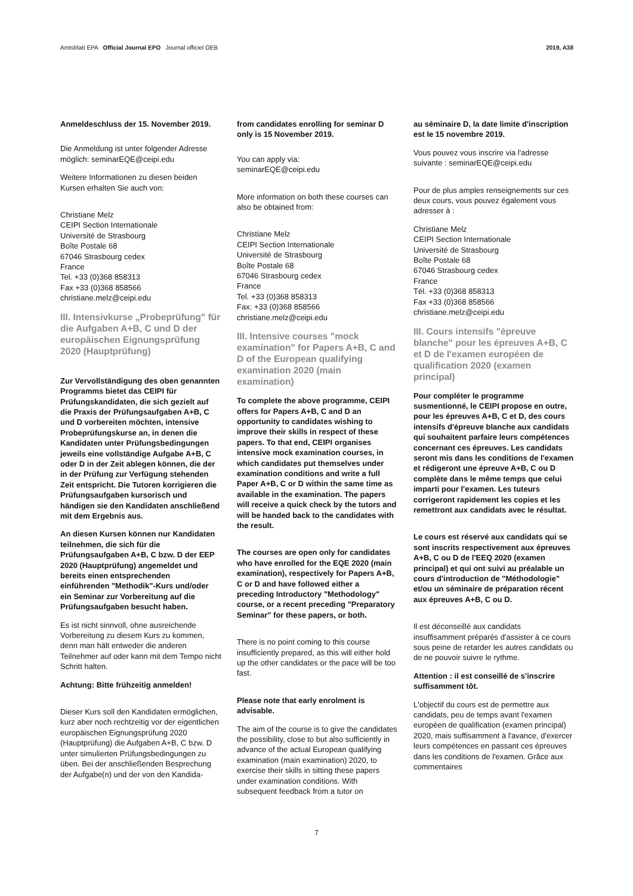Amtsblatt EPA Official Journal EPO Journal officiel OEB 2019, A38
Anmeldeschluss der 15. November 2019.
Die Anmeldung ist unter folgender Adresse möglich: seminarEQE@ceipi.edu
Weitere Informationen zu diesen beiden Kursen erhalten Sie auch von:
Christiane Melz
CEIPI Section Internationale
Université de Strasbourg
Boîte Postale 68
67046 Strasbourg cedex
France
Tel. +33 (0)368 858313
Fax +33 (0)368 858566
christiane.melz@ceipi.edu
III. Intensivkurse „Probeprüfung" für die Aufgaben A+B, C und D der europäischen Eignungs­prüfung 2020 (Hauptprüfung)
Zur Vervollständigung des oben genannten Programms bietet das CEIPI für Prüfungskandidaten, die sich gezielt auf die Praxis der Prüfungsaufgaben A+B, C und D vorbereiten möchten, intensive Probeprüfungskurse an, in denen die Kandidaten unter Prüfungsbedingungen jeweils eine vollständige Aufgabe A+B, C oder D in der Zeit ablegen können, die der in der Prüfung zur Verfügung stehenden Zeit entspricht. Die Tutoren korrigieren die Prüfungsaufgaben kursorisch und händigen sie den Kandidaten anschließend mit dem Ergebnis aus.
An diesen Kursen können nur Kandidaten teilnehmen, die sich für die Prüfungsaufgaben A+B, C bzw. D der EEP 2020 (Hauptprüfung) angemeldet und bereits einen entsprechenden einführenden "Methodik"-Kurs und/oder ein Seminar zur Vorbereitung auf die Prüfungsaufgaben besucht haben.
Es ist nicht sinnvoll, ohne ausreichende Vorbereitung zu diesem Kurs zu kommen, denn man hält entweder die anderen Teilnehmer auf oder kann mit dem Tempo nicht Schritt halten.
Achtung: Bitte frühzeitig anmelden!
Dieser Kurs soll den Kandidaten ermöglichen, kurz aber noch rechtzeitig vor der eigentlichen europäischen Eignungsprüfung 2020 (Hauptprüfung) die Aufgaben A+B, C bzw. D unter simulierten Prüfungsbedingungen zu üben. Bei der anschließenden Besprechung der Aufgabe(n) und der von den Kandida-
from candidates enrolling for seminar D only is 15 November 2019.
You can apply via:
seminarEQE@ceipi.edu
More information on both these courses can also be obtained from:
Christiane Melz
CEIPI Section Internationale
Université de Strasbourg
Boîte Postale 68
67046 Strasbourg cedex
France
Tel. +33 (0)368 858313
Fax: +33 (0)368 858566
christiane.melz@ceipi.edu
III. Intensive courses "mock examination" for Papers A+B, C and D of the European qualifying examination 2020 (main examination)
To complete the above programme, CEIPI offers for Papers A+B, C and D an opportunity to candidates wishing to improve their skills in respect of these papers. To that end, CEIPI organises intensive mock examination courses, in which candidates put themselves under examination conditions and write a full Paper A+B, C or D within the same time as available in the examination. The papers will receive a quick check by the tutors and will be handed back to the candidates with the result.
The courses are open only for candidates who have enrolled for the EQE 2020 (main examination), respectively for Papers A+B, C or D and have followed either a preceding Introductory "Methodology" course, or a recent preceding "Preparatory Seminar" for these papers, or both.
There is no point coming to this course insufficiently prepared, as this will either hold up the other candidates or the pace will be too fast.
Please note that early enrolment is advisable.
The aim of the course is to give the candidates the possibility, close to but also sufficiently in advance of the actual European qualifying examination (main examination) 2020, to exercise their skills in sitting these papers under examination conditions. With subsequent feedback from a tutor on
au séminaire D, la date limite d'inscription est le 15 novembre 2019.
Vous pouvez vous inscrire via l'adresse suivante : seminarEQE@ceipi.edu
Pour de plus amples renseignements sur ces deux cours, vous pouvez également vous adresser à :
Christiane Melz
CEIPI Section Internationale
Université de Strasbourg
Boîte Postale 68
67046 Strasbourg cedex
France
Tél. +33 (0)368 858313
Fax +33 (0)368 858566
christiane.melz@ceipi.edu
III. Cours intensifs "épreuve blanche" pour les épreuves A+B, C et D de l'examen européen de qualification 2020 (examen principal)
Pour compléter le programme susmentionné, le CEIPI propose en outre, pour les épreuves A+B, C et D, des cours intensifs d'épreuve blanche aux candidats qui souhaitent parfaire leurs compétences concernant ces épreuves. Les candidats seront mis dans les conditions de l'examen et rédigeront une épreuve A+B, C ou D complète dans le même temps que celui imparti pour l'examen. Les tuteurs corrigeront rapidement les copies et les remettront aux candidats avec le résultat.
Le cours est réservé aux candidats qui se sont inscrits respectivement aux épreuves A+B, C ou D de l'EEQ 2020 (examen principal) et qui ont suivi au préalable un cours d'introduction de "Méthodologie" et/ou un séminaire de préparation récent aux épreuves A+B, C ou D.
Il est déconseillé aux candidats insuffisamment préparés d'assister à ce cours sous peine de retarder les autres candidats ou de ne pouvoir suivre le rythme.
Attention : il est conseillé de s'inscrire suffisamment tôt.
L'objectif du cours est de permettre aux candidats, peu de temps avant l'examen européen de qualification (examen principal) 2020, mais suffisamment à l'avance, d'exercer leurs compétences en passant ces épreuves dans les conditions de l'examen. Grâce aux commentaires
7